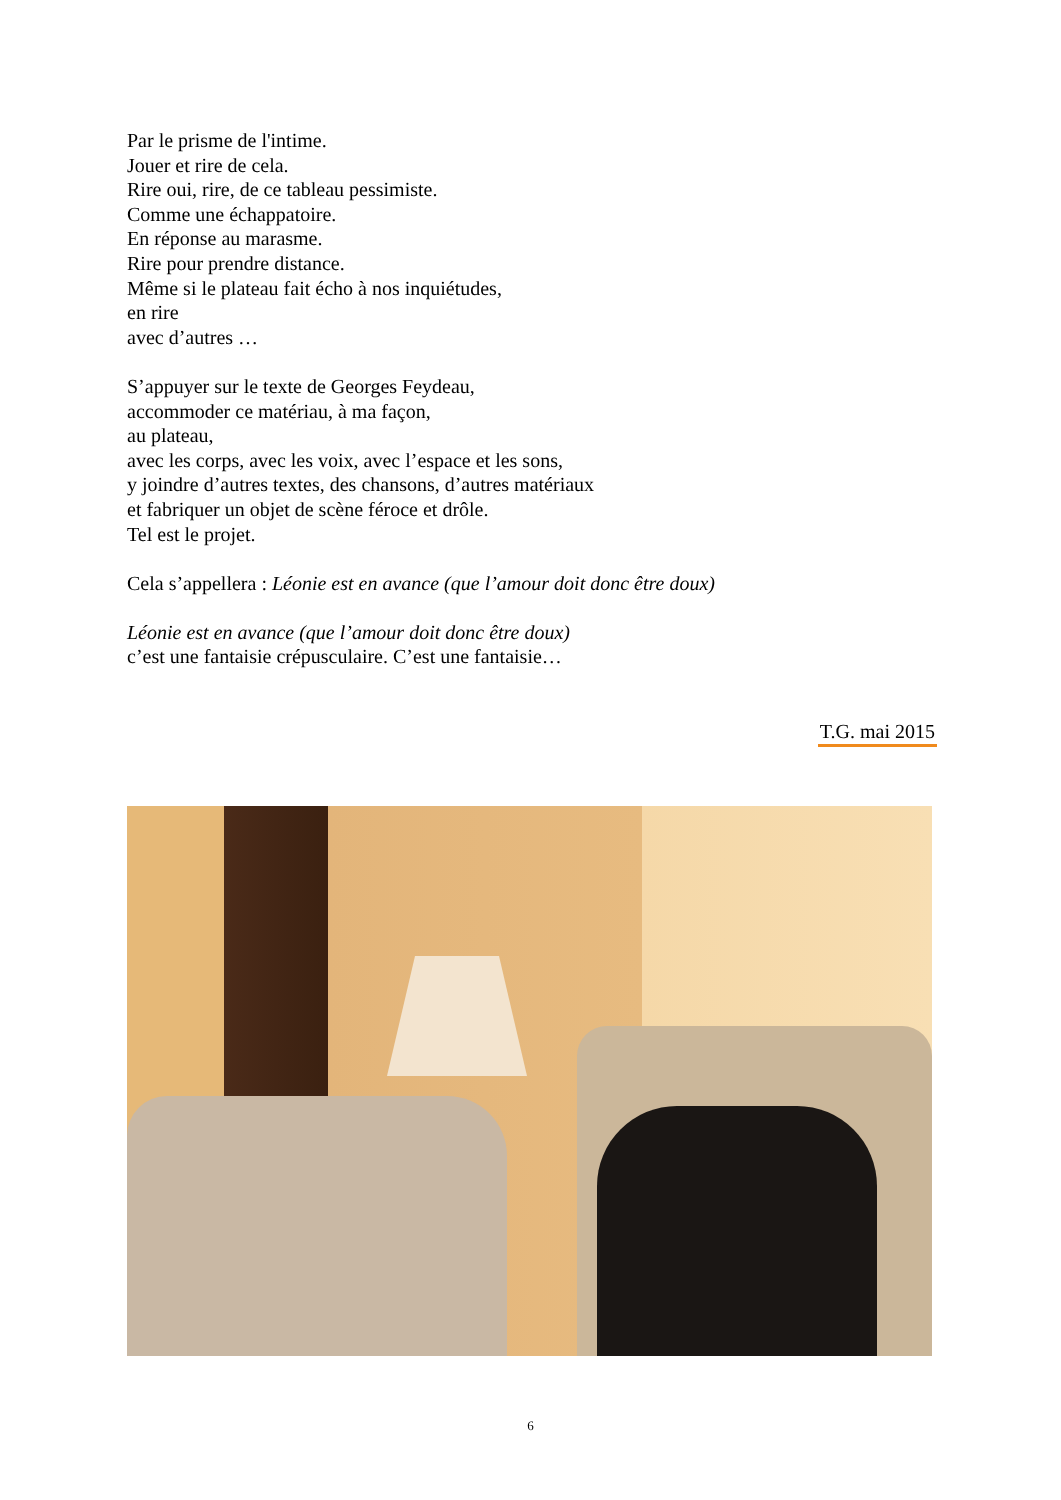Par le prisme de l'intime.
Jouer et rire de cela.
Rire oui, rire, de ce tableau pessimiste.
Comme une échappatoire.
En réponse au marasme.
Rire pour prendre distance.
Même si le plateau fait écho à nos inquiétudes,
en rire
avec d’autres …
S’appuyer sur le texte de Georges Feydeau,
accommoder ce matériau, à ma façon,
au plateau,
avec les corps, avec les voix, avec l’espace et les sons,
y joindre d’autres textes, des chansons, d’autres matériaux
et fabriquer un objet de scène féroce et drôle.
Tel est le projet.
Cela s’appellera : Léonie est en avance (que l’amour doit donc être doux)
Léonie est en avance (que l’amour doit donc être doux)
c’est une fantaisie crépusculaire. C’est une fantaisie…
T.G. mai 2015
6